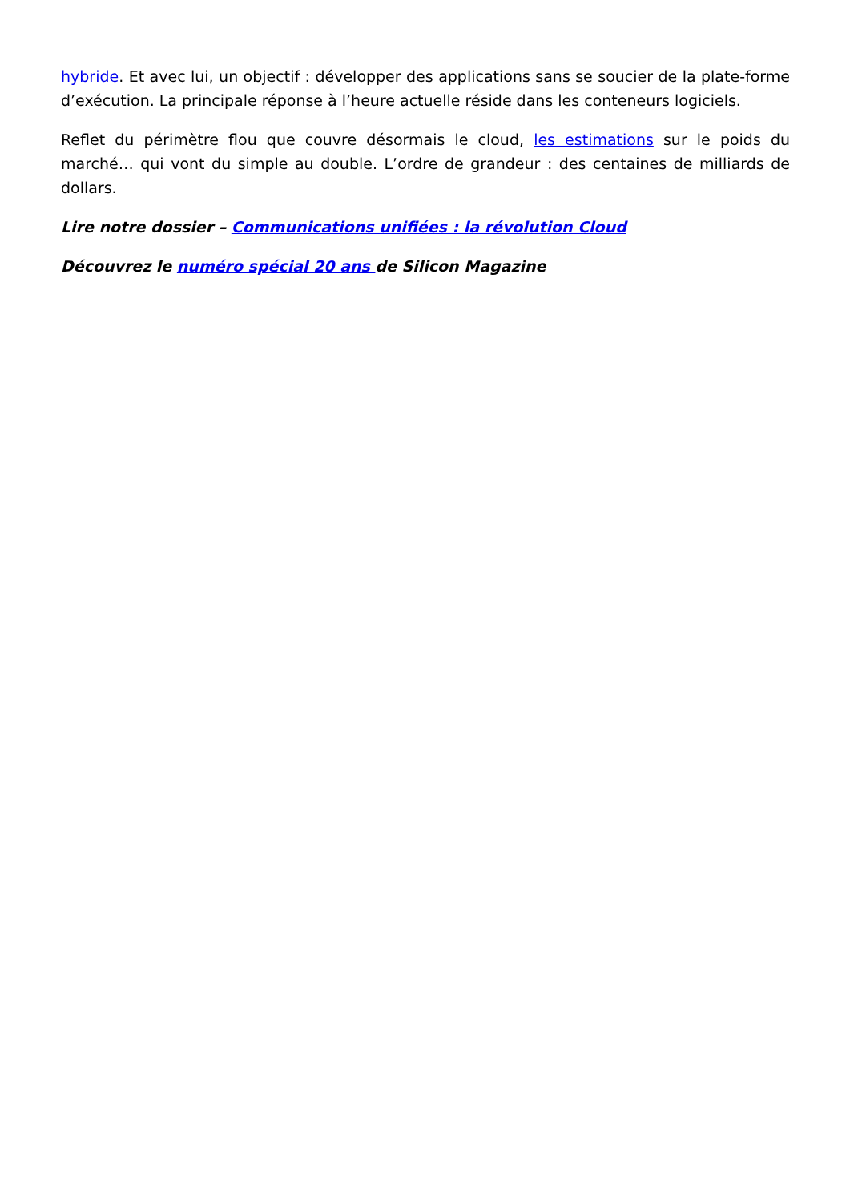hybride. Et avec lui, un objectif : développer des applications sans se soucier de la plate-forme d’exécution. La principale réponse à l’heure actuelle réside dans les conteneurs logiciels.
Reflet du périmètre flou que couvre désormais le cloud, les estimations sur le poids du marché… qui vont du simple au double. L’ordre de grandeur : des centaines de milliards de dollars.
Lire notre dossier – Communications unifiées : la révolution Cloud
Découvrez le numéro spécial 20 ans de Silicon Magazine